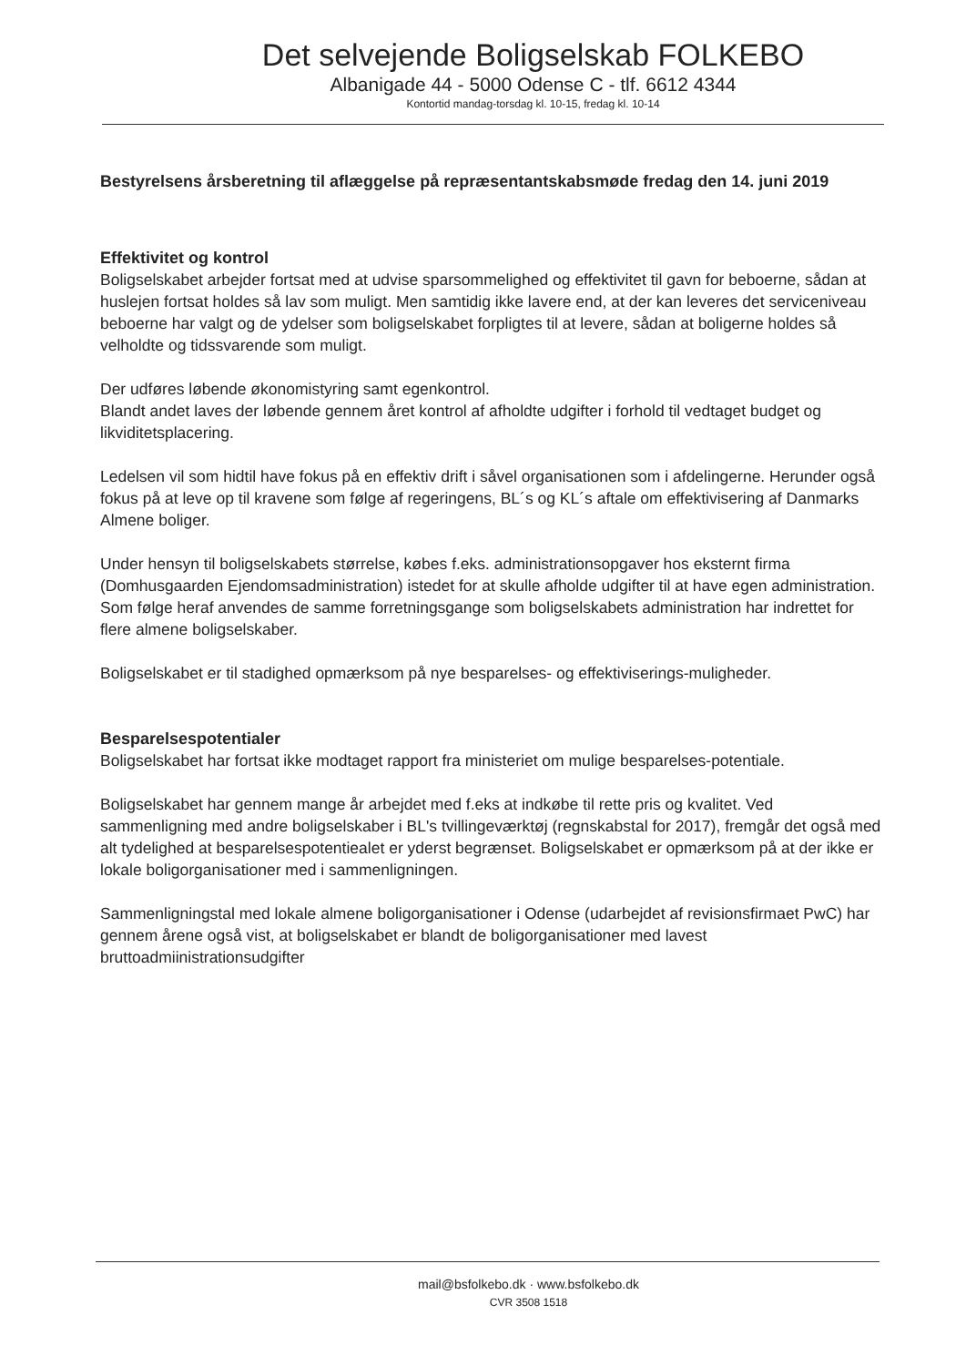Det selvejende Boligselskab FOLKEBO
Albanigade 44 - 5000 Odense C - tlf. 6612 4344
Kontortid mandag-torsdag kl. 10-15, fredag kl. 10-14
Bestyrelsens årsberetning til aflæggelse på repræsentantskabsmøde fredag den 14. juni 2019
Effektivitet og kontrol
Boligselskabet arbejder fortsat med at udvise sparsommelighed og effektivitet til gavn for beboerne, sådan at huslejen fortsat holdes så lav som muligt. Men samtidig ikke lavere end, at der kan leveres det serviceniveau beboerne har valgt og de ydelser som boligselskabet forpligtes til at levere, sådan at boligerne holdes så velholdte og tidssvarende som muligt.
Der udføres løbende økonomistyring samt egenkontrol.
Blandt andet laves der løbende gennem året kontrol af afholdte udgifter i forhold til vedtaget budget og likviditetsplacering.
Ledelsen vil som hidtil have fokus på en effektiv drift i såvel organisationen som i afdelingerne. Herunder også fokus på at leve op til kravene som følge af regeringens, BL´s og KL´s aftale om effektivisering af Danmarks Almene boliger.
Under hensyn til boligselskabets størrelse, købes f.eks. administrationsopgaver hos eksternt firma (Domhusgaarden Ejendomsadministration) istedet for at skulle afholde udgifter til at have egen administration. Som følge heraf anvendes de samme forretningsgange som boligselskabets administration har indrettet for flere almene boligselskaber.
Boligselskabet er til stadighed opmærksom på nye besparelses- og effektiviserings-muligheder.
Besparelsespotentialer
Boligselskabet har fortsat ikke modtaget rapport fra ministeriet om mulige besparelses-potentiale.
Boligselskabet har gennem mange år arbejdet med f.eks at indkøbe til rette pris og kvalitet. Ved sammenligning med andre boligselskaber i BL's tvillingeværktøj (regnskabstal for 2017), fremgår det også med alt tydelighed at besparelsespotentiealet er yderst begrænset. Boligselskabet er opmærksom på at der ikke er lokale boligorganisationer med i sammenligningen.
Sammenligningstal med lokale almene boligorganisationer i Odense (udarbejdet af revisionsfirmaet PwC) har gennem årene også vist, at boligselskabet er blandt de boligorganisationer med lavest bruttoadmiinistrationsudgifter
mail@bsfolkebo.dk · www.bsfolkebo.dk
CVR 3508 1518